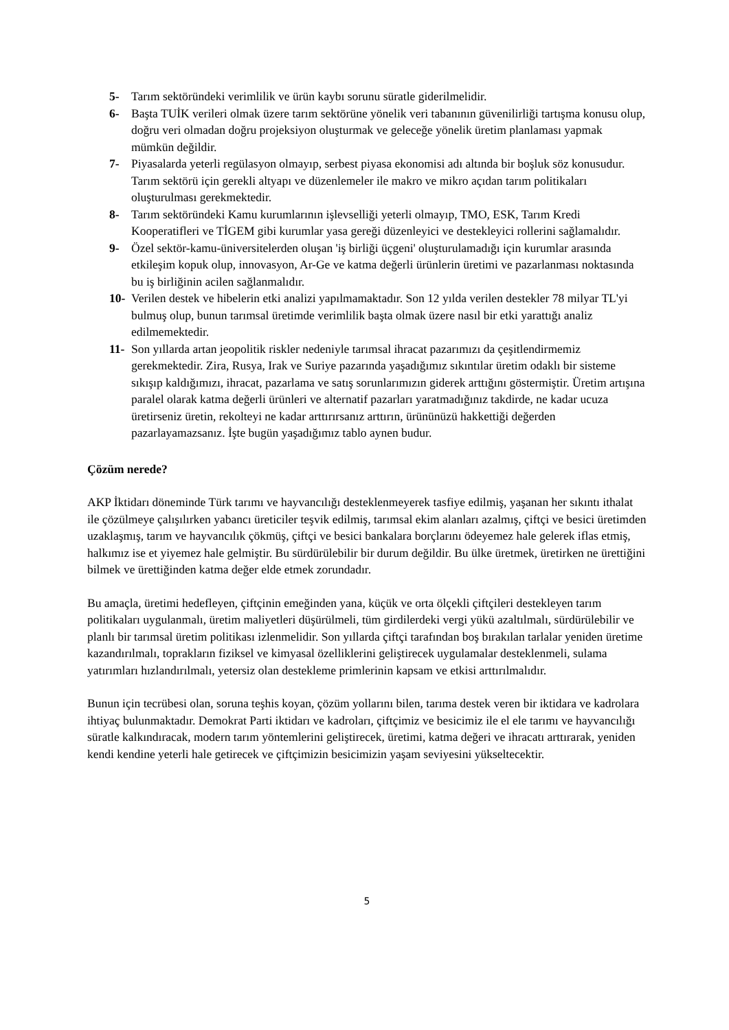5- Tarım sektöründeki verimlilik ve ürün kaybı sorunu süratle giderilmelidir.
6- Başta TUİK verileri olmak üzere tarım sektörüne yönelik veri tabanının güvenilirliği tartışma konusu olup, doğru veri olmadan doğru projeksiyon oluşturmak ve geleceğe yönelik üretim planlaması yapmak mümkün değildir.
7- Piyasalarda yeterli regülasyon olmayıp, serbest piyasa ekonomisi adı altında bir boşluk söz konusudur. Tarım sektörü için gerekli altyapı ve düzenlemeler ile makro ve mikro açıdan tarım politikaları oluşturulması gerekmektedir.
8- Tarım sektöründeki Kamu kurumlarının işlevselliği yeterli olmayıp, TMO, ESK, Tarım Kredi Kooperatifleri ve TİGEM gibi kurumlar yasa gereği düzenleyici ve destekleyici rollerini sağlamalıdır.
9- Özel sektör-kamu-üniversitelerden oluşan 'iş birliği üçgeni' oluşturulamadığı için kurumlar arasında etkileşim kopuk olup, innovasyon, Ar-Ge ve katma değerli ürünlerin üretimi ve pazarlanması noktasında bu iş birliğinin acilen sağlanmalıdır.
10- Verilen destek ve hibelerin etki analizi yapılmamaktadır. Son 12 yılda verilen destekler 78 milyar TL'yi bulmuş olup, bunun tarımsal üretimde verimlilik başta olmak üzere nasıl bir etki yarattığı analiz edilmemektedir.
11- Son yıllarda artan jeopolitik riskler nedeniyle tarımsal ihracat pazarımızı da çeşitlendirmemiz gerekmektedir. Zira, Rusya, Irak ve Suriye pazarında yaşadığımız sıkıntılar üretim odaklı bir sisteme sıkışıp kaldığımızı, ihracat, pazarlama ve satış sorunlarımızın giderek arttığını göstermiştir. Üretim artışına paralel olarak katma değerli ürünleri ve alternatif pazarları yaratmadığınız takdirde, ne kadar ucuza üretirseniz üretin, rekolteyi ne kadar arttırırsanız arttırın, ürününüzü hakkettiği değerden pazarlayamazsanız. İşte bugün yaşadığımız tablo aynen budur.
Çözüm nerede?
AKP İktidarı döneminde Türk tarımı ve hayvancılığı desteklenmeyerek tasfiye edilmiş, yaşanan her sıkıntı ithalat ile çözülmeye çalışılırken yabancı üreticiler teşvik edilmiş, tarımsal ekim alanları azalmış, çiftçi ve besici üretimden uzaklaşmış, tarım ve hayvancılık çökmüş, çiftçi ve besici bankalara borçlarını ödeyemez hale gelerek iflas etmiş, halkımız ise et yiyemez hale gelmiştir. Bu sürdürülebilir bir durum değildir. Bu ülke üretmek, üretirken ne ürettiğini bilmek ve ürettiğinden katma değer elde etmek zorundadır.
Bu amaçla, üretimi hedefleyen, çiftçinin emeğinden yana, küçük ve orta ölçekli çiftçileri destekleyen tarım politikaları uygulanmalı, üretim maliyetleri düşürülmeli, tüm girdilerdeki vergi yükü azaltılmalı, sürdürülebilir ve planlı bir tarımsal üretim politikası izlenmelidir. Son yıllarda çiftçi tarafından boş bırakılan tarlalar yeniden üretime kazandırılmalı, toprakların fiziksel ve kimyasal özelliklerini geliştirecek uygulamalar desteklenmeli, sulama yatırımları hızlandırılmalı, yetersiz olan destekleme primlerinin kapsam ve etkisi arttırılmalıdır.
Bunun için tecrübesi olan, soruna teşhis koyan, çözüm yollarını bilen, tarıma destek veren bir iktidara ve kadrolara ihtiyaç bulunmaktadır. Demokrat Parti iktidarı ve kadroları, çiftçimiz ve besicimiz ile el ele tarımı ve hayvancılığı süratle kalkındıracak, modern tarım yöntemlerini geliştirecek, üretimi, katma değeri ve ihracatı arttırarak, yeniden kendi kendine yeterli hale getirecek ve çiftçimizin besicimizin yaşam seviyesini yükseltecektir.
5